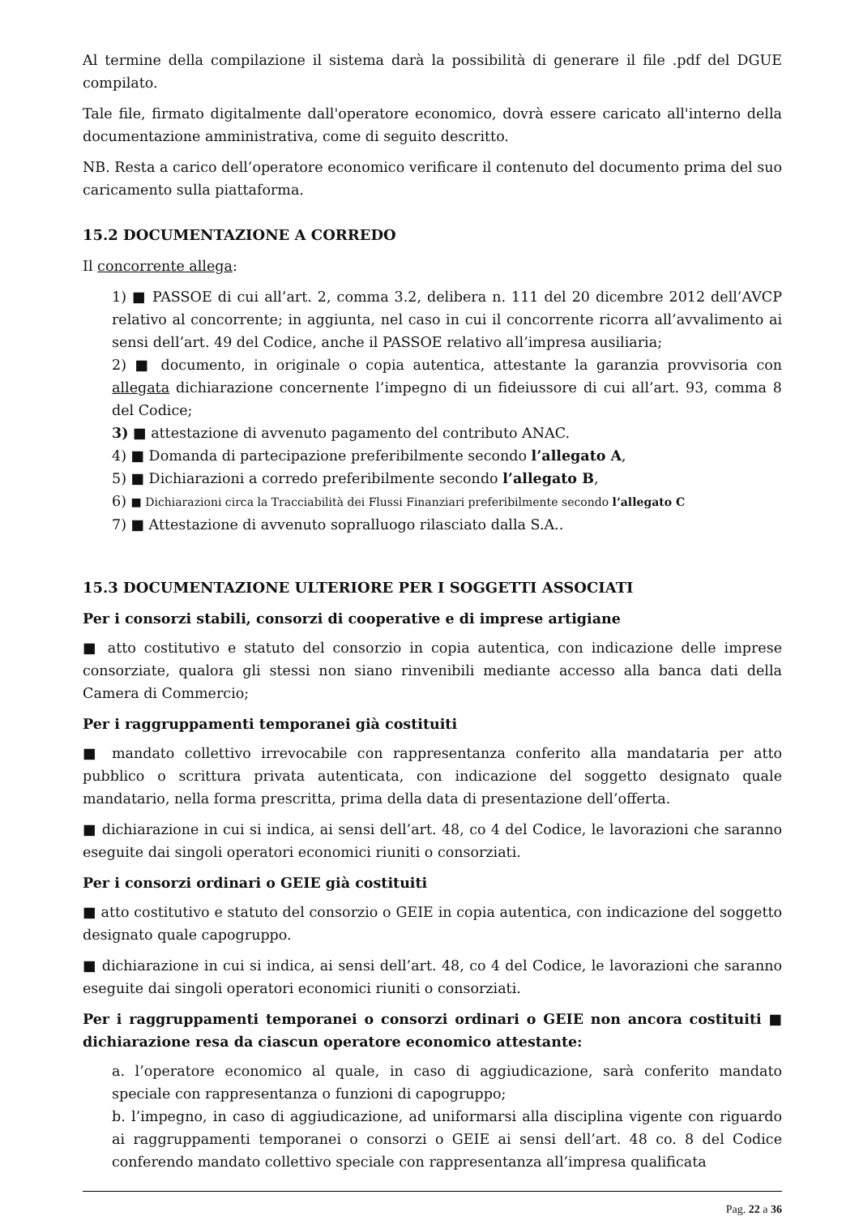Al termine della compilazione il sistema darà la possibilità di generare il file .pdf del DGUE compilato.
Tale file, firmato digitalmente dall'operatore economico, dovrà essere caricato all'interno della documentazione amministrativa, come di seguito descritto.
NB. Resta a carico dell’operatore economico verificare il contenuto del documento prima del suo caricamento sulla piattaforma.
15.2 DOCUMENTAZIONE A CORREDO
Il concorrente allega:
1) ■ PASSOE di cui all’art. 2, comma 3.2, delibera n. 111 del 20 dicembre 2012 dell’AVCP relativo al concorrente; in aggiunta, nel caso in cui il concorrente ricorra all’avvalimento ai sensi dell’art. 49 del Codice, anche il PASSOE relativo all’impresa ausiliaria;
2) ■ documento, in originale o copia autentica, attestante la garanzia provvisoria con allegata dichiarazione concernente l’impegno di un fideiussore di cui all’art. 93, comma 8 del Codice;
3) ■ attestazione di avvenuto pagamento del contributo ANAC.
4) ■ Domanda di partecipazione preferibilmente secondo l’allegato A,
5) ■ Dichiarazioni a corredo preferibilmente secondo l’allegato B,
6) ■ Dichiarazioni circa la Tracciabilità dei Flussi Finanziari preferibilmente secondo l’allegato C
7) ■ Attestazione di avvenuto sopralluogo rilasciato dalla S.A..
15.3 DOCUMENTAZIONE ULTERIORE PER I SOGGETTI ASSOCIATI
Per i consorzi stabili, consorzi di cooperative e di imprese artigiane
■ atto costitutivo e statuto del consorzio in copia autentica, con indicazione delle imprese consorziate, qualora gli stessi non siano rinvenibili mediante accesso alla banca dati della Camera di Commercio;
Per i raggruppamenti temporanei già costituiti
■ mandato collettivo irrevocabile con rappresentanza conferito alla mandataria per atto pubblico o scrittura privata autenticata, con indicazione del soggetto designato quale mandatario, nella forma prescritta, prima della data di presentazione dell’offerta.
■ dichiarazione in cui si indica, ai sensi dell’art. 48, co 4 del Codice, le lavorazioni che saranno eseguite dai singoli operatori economici riuniti o consorziati.
Per i consorzi ordinari o GEIE già costituiti
■ atto costitutivo e statuto del consorzio o GEIE in copia autentica, con indicazione del soggetto designato quale capogruppo.
■ dichiarazione in cui si indica, ai sensi dell’art. 48, co 4 del Codice, le lavorazioni che saranno eseguite dai singoli operatori economici riuniti o consorziati.
Per i raggruppamenti temporanei o consorzi ordinari o GEIE non ancora costituiti ■ dichiarazione resa da ciascun operatore economico attestante:
a. l’operatore economico al quale, in caso di aggiudicazione, sarà conferito mandato speciale con rappresentanza o funzioni di capogruppo;
b. l’impegno, in caso di aggiudicazione, ad uniformarsi alla disciplina vigente con riguardo ai raggruppamenti temporanei o consorzi o GEIE ai sensi dell’art. 48 co. 8 del Codice conferendo mandato collettivo speciale con rappresentanza all’impresa qualificata
Pag. 22 a 36